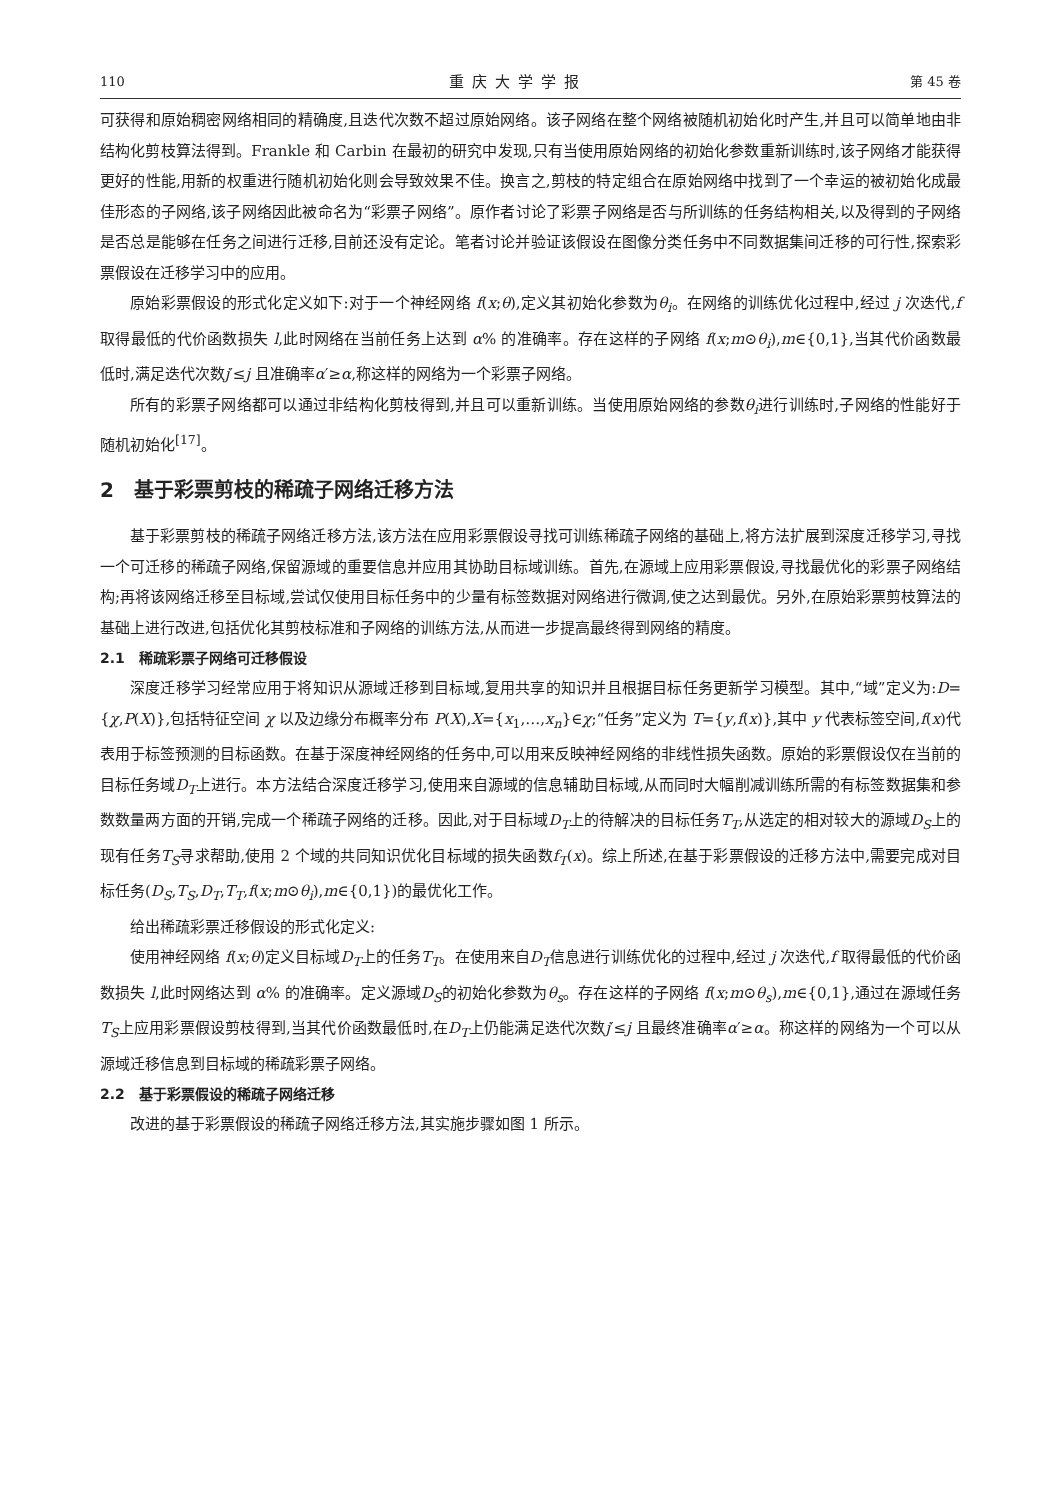110 重庆大学学报 第 45 卷
可获得和原始稠密网络相同的精确度,且迭代次数不超过原始网络。该子网络在整个网络被随机初始化时产生,并且可以简单地由非结构化剪枝算法得到。Frankle 和 Carbin 在最初的研究中发现,只有当使用原始网络的初始化参数重新训练时,该子网络才能获得更好的性能,用新的权重进行随机初始化则会导致效果不佳。换言之,剪枝的特定组合在原始网络中找到了一个幸运的被初始化成最佳形态的子网络,该子网络因此被命名为“彩票子网络”。原作者讨论了彩票子网络是否与所训练的任务结构相关,以及得到的子网络是否总是能够在任务之间进行迁移,目前还没有定论。笔者讨论并验证该假设在图像分类任务中不同数据集间迁移的可行性,探索彩票假设在迁移学习中的应用。
原始彩票假设的形式化定义如下:对于一个神经网络 f(x;θ),定义其初始化参数为θ<sub>i</sub>。在网络的训练优化过程中,经过 j 次迭代,f 取得最低的代价函数损失 l,此时网络在当前任务上达到 α% 的准确率。存在这样的子网络 f(x;m⊙θ<sub>i</sub>),m∈{0,1},当其代价函数最低时,满足迭代次数j′≤j 且准确率α′≥α,称这样的网络为一个彩票子网络。
所有的彩票子网络都可以通过非结构化剪枝得到,并且可以重新训练。当使用原始网络的参数θ<sub>i</sub>进行训练时,子网络的性能好于随机初始化<sup>[17]</sup>。
2　基于彩票剪枝的稀疏子网络迁移方法
基于彩票剪枝的稀疏子网络迁移方法,该方法在应用彩票假设寻找可训练稀疏子网络的基础上,将方法扩展到深度迁移学习,寻找一个可迁移的稀疏子网络,保留源域的重要信息并应用其协助目标域训练。首先,在源域上应用彩票假设,寻找最优化的彩票子网络结构;再将该网络迁移至目标域,尝试仅使用目标任务中的少量有标签数据对网络进行微调,使之达到最优。另外,在原始彩票剪枝算法的基础上进行改进,包括优化其剪枝标准和子网络的训练方法,从而进一步提高最终得到网络的精度。
2.1　稀疏彩票子网络可迁移假设
深度迁移学习经常应用于将知识从源域迁移到目标域,复用共享的知识并且根据目标任务更新学习模型。其中,“域”定义为:D={χ,P(X)},包括特征空间 χ 以及边缘分布概率分布 P(X),X={x<sub>1</sub>,…,x<sub>n</sub>}∈χ;“任务”定义为 T={y,f(x)},其中 y 代表标签空间,f(x)代表用于标签预测的目标函数。在基于深度神经网络的任务中,可以用来反映神经网络的非线性损失函数。原始的彩票假设仅在当前的目标任务域D<sub>T</sub>上进行。本方法结合深度迁移学习,使用来自源域的信息辅助目标域,从而同时大幅削减训练所需的有标签数据集和参数数量两方面的开销,完成一个稀疏子网络的迁移。因此,对于目标域D<sub>T</sub>上的待解决的目标任务T<sub>T</sub>,从选定的相对较大的源域D<sub>S</sub>上的现有任务T<sub>S</sub>寻求帮助,使用 2 个域的共同知识优化目标域的损失函数f<sub>T</sub>(x)。综上所述,在基于彩票假设的迁移方法中,需要完成对目标任务(D<sub>S</sub>,T<sub>S</sub>,D<sub>T</sub>,T<sub>T</sub>,f(x;m⊙θ<sub>i</sub>),m∈{0,1})的最优化工作。
给出稀疏彩票迁移假设的形式化定义:
使用神经网络 f(x;θ)定义目标域D<sub>T</sub>上的任务T<sub>T</sub>。在使用来自D<sub>T</sub>信息进行训练优化的过程中,经过 j 次迭代,f 取得最低的代价函数损失 l,此时网络达到 α% 的准确率。定义源域D<sub>S</sub>的初始化参数为θ<sub>s</sub>。存在这样的子网络 f(x;m⊙θ<sub>s</sub>),m∈{0,1},通过在源域任务T<sub>S</sub>上应用彩票假设剪枝得到,当其代价函数最低时,在D<sub>T</sub>上仍能满足迭代次数j′≤j 且最终准确率α′≥α。称这样的网络为一个可以从源域迁移信息到目标域的稀疏彩票子网络。
2.2　基于彩票假设的稀疏子网络迁移
改进的基于彩票假设的稀疏子网络迁移方法,其实施步骤如图 1 所示。